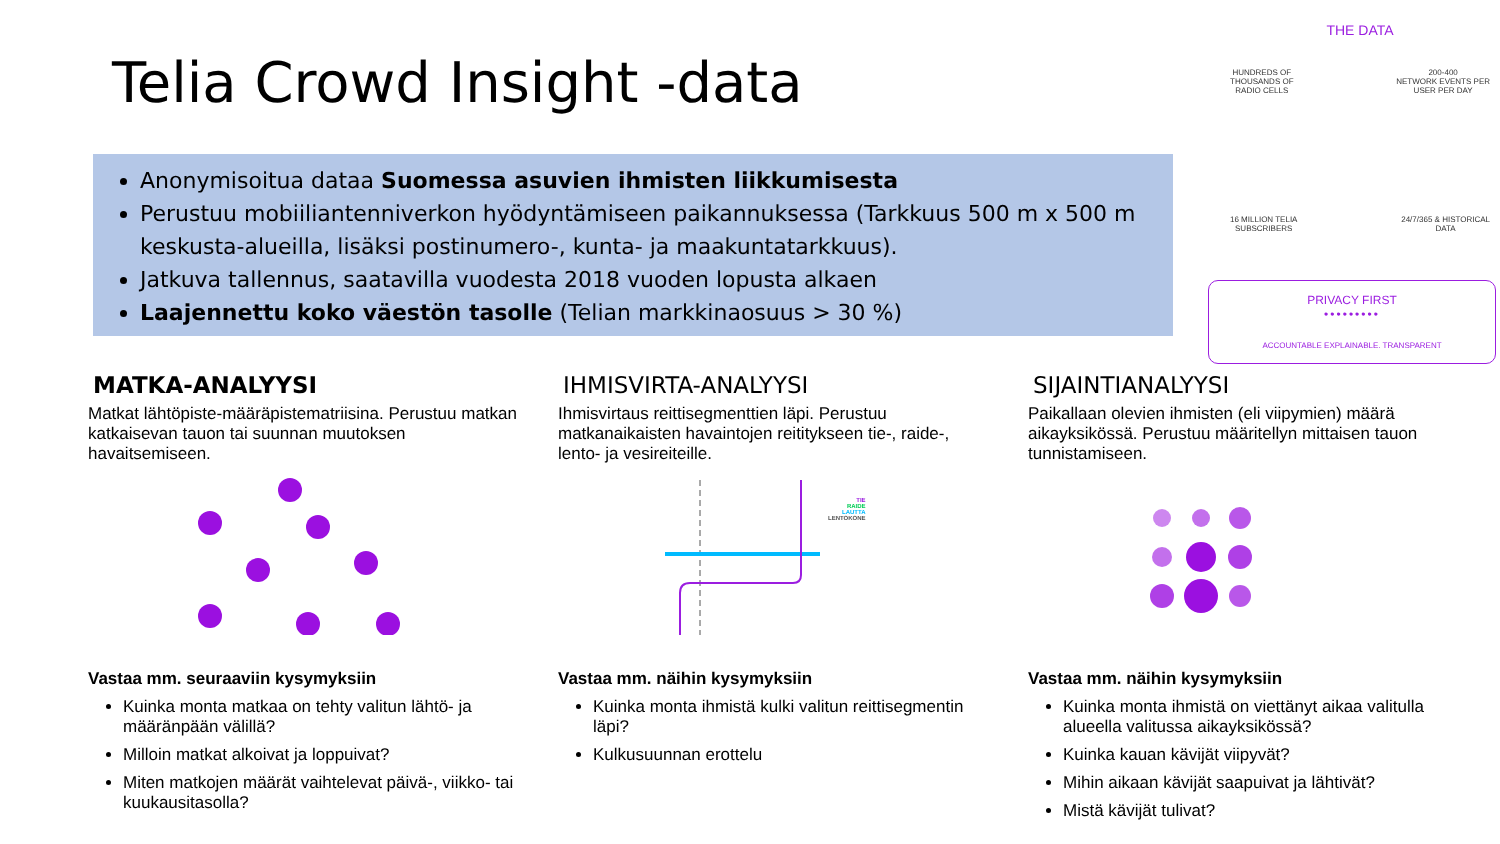Telia Crowd Insight -data
Anonymisoitua dataa Suomessa asuvien ihmisten liikkumisesta
Perustuu mobiiliantenniverkon hyödyntämiseen paikannuksessa (Tarkkuus 500 m x 500 m keskusta-alueilla, lisäksi postinumero-, kunta- ja maakuntatarkkuus).
Jatkuva tallennus, saatavilla vuodesta 2018 vuoden lopusta alkaen
Laajennettu koko väestön tasolle (Telian markkinaosuus > 30 %)
THE DATA
HUNDREDS OF
THOUSANDS OF
RADIO CELLS 200-400
NETWORK EVENTS PER
USER PER DAY
16 MILLION TELIA
SUBSCRIBERS 24/7/365 & HISTORICAL
DATA
PRIVACY FIRST
•••••••••
ACCOUNTABLE EXPLAINABLE. TRANSPARENT
MATKA-ANALYYSI
Matkat lähtöpiste-määräpistematriisina. Perustuu matkan katkaisevan tauon tai suunnan muutoksen havaitsemiseen.
Vastaa mm. seuraaviin kysymyksiin
Kuinka monta matkaa on tehty valitun lähtö- ja määränpään välillä?
Milloin matkat alkoivat ja loppuivat?
Miten matkojen määrät vaihtelevat päivä-, viikko- tai kuukausitasolla?
IHMISVIRTA-ANALYYSI
Ihmisvirtaus reittisegmenttien läpi. Perustuu matkanaikaisten havaintojen reititykseen tie-, raide-, lento- ja vesireiteille.
TIE
RAIDE
LAUTTA
LENTOKONE
Vastaa mm. näihin kysymyksiin
Kuinka monta ihmistä kulki valitun reittisegmentin läpi?
Kulkusuunnan erottelu
SIJAINTIANALYYSI
Paikallaan olevien ihmisten (eli viipymien) määrä aikayksikössä. Perustuu määritellyn mittaisen tauon tunnistamiseen.
Vastaa mm. näihin kysymyksiin
Kuinka monta ihmistä on viettänyt aikaa valitulla alueella valitussa aikayksikössä?
Kuinka kauan kävijät viipyvät?
Mihin aikaan kävijät saapuivat ja lähtivät?
Mistä kävijät tulivat?